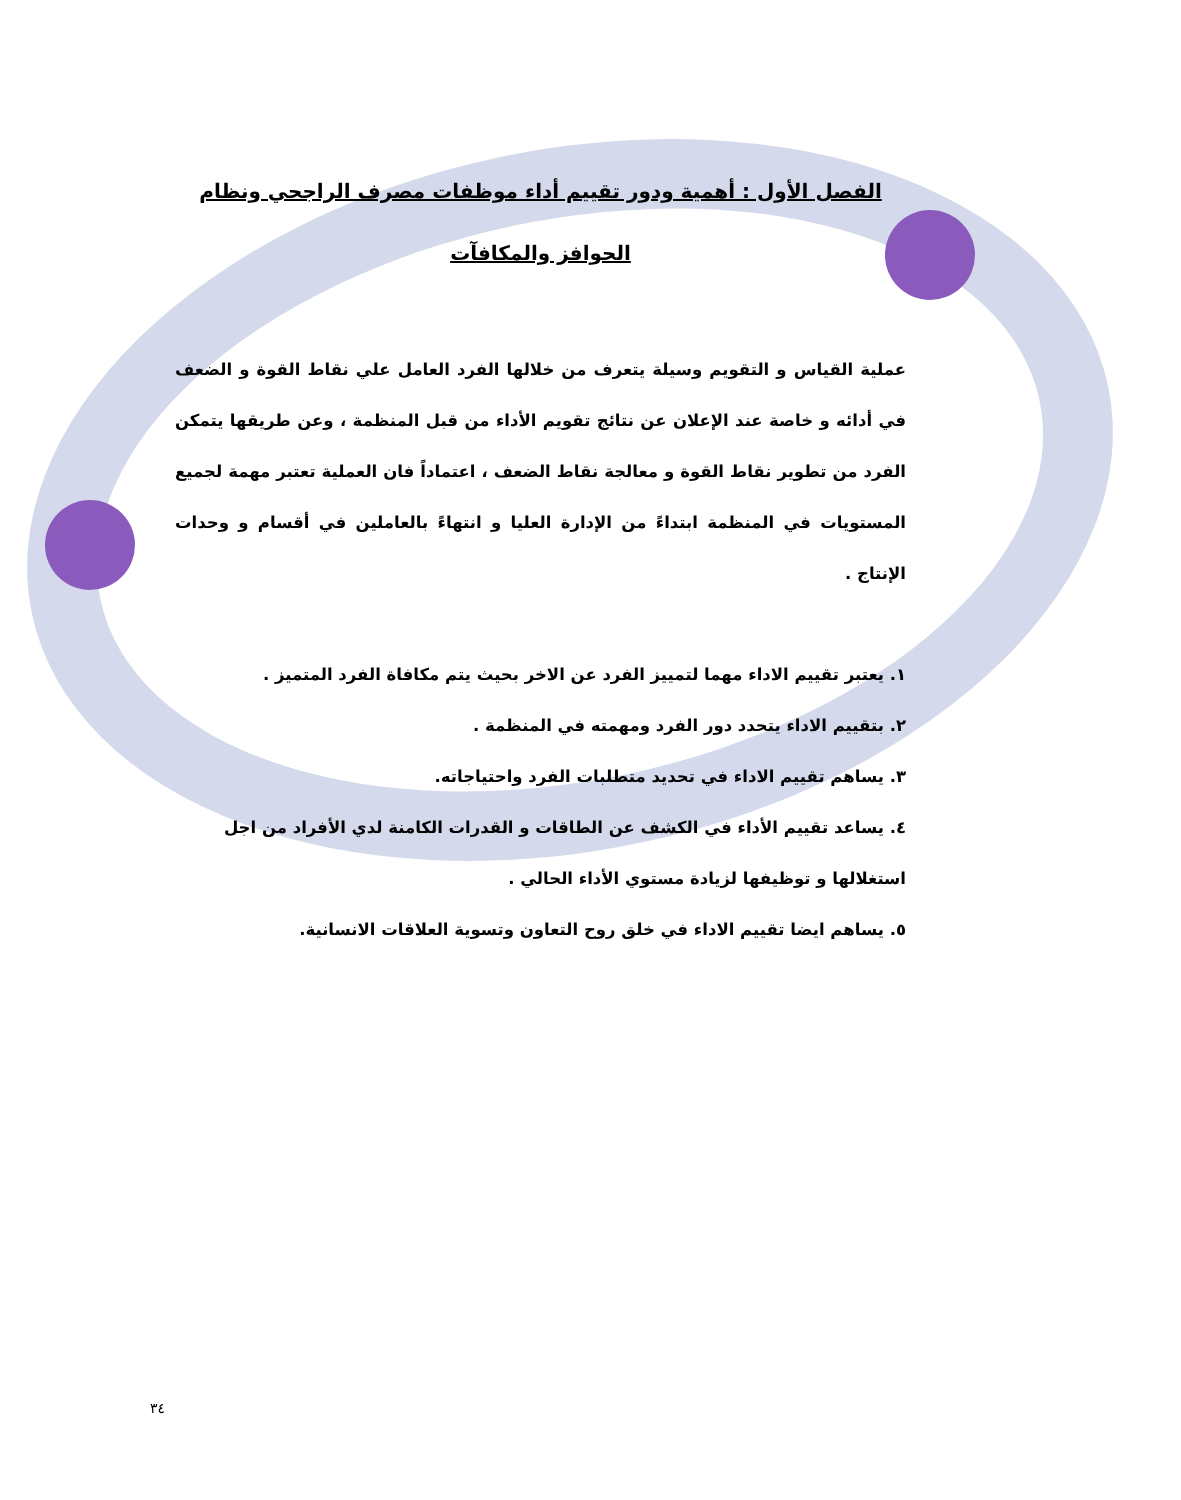الفصل الأول : أهمية ودور تقييم أداء موظفات مصرف الراجحي ونظام الحوافز والمكافآت
عملية القياس و التقويم وسيلة يتعرف من خلالها الفرد العامل علي نقاط القوة و الضعف في أدائه و خاصة عند الإعلان عن نتائج تقويم الأداء من قبل المنظمة ، وعن طريقها يتمكن الفرد من تطوير نقاط القوة و معالجة نقاط الضعف ، اعتماداً فان العملية تعتبر مهمة لجميع المستويات في المنظمة ابتداءً من الإدارة العليا و انتهاءً بالعاملين في أقسام و وحدات الإنتاج .
١. يعتبر تقييم الاداء مهما لتمييز الفرد عن الاخر بحيث يتم مكافاة الفرد المتميز .
٢. بتقييم الاداء يتحدد دور الفرد ومهمته في المنظمة .
٣. يساهم تقييم الاداء في تحديد متطلبات الفرد واحتياجاته.
٤. يساعد تقييم الأداء في الكشف عن الطاقات و القدرات الكامنة لدي الأفراد من اجل استغلالها و توظيفها لزيادة مستوي الأداء الحالي .
٥. يساهم ايضا تقييم الاداء في خلق روح التعاون وتسوية العلاقات الانسانية.
٣٤